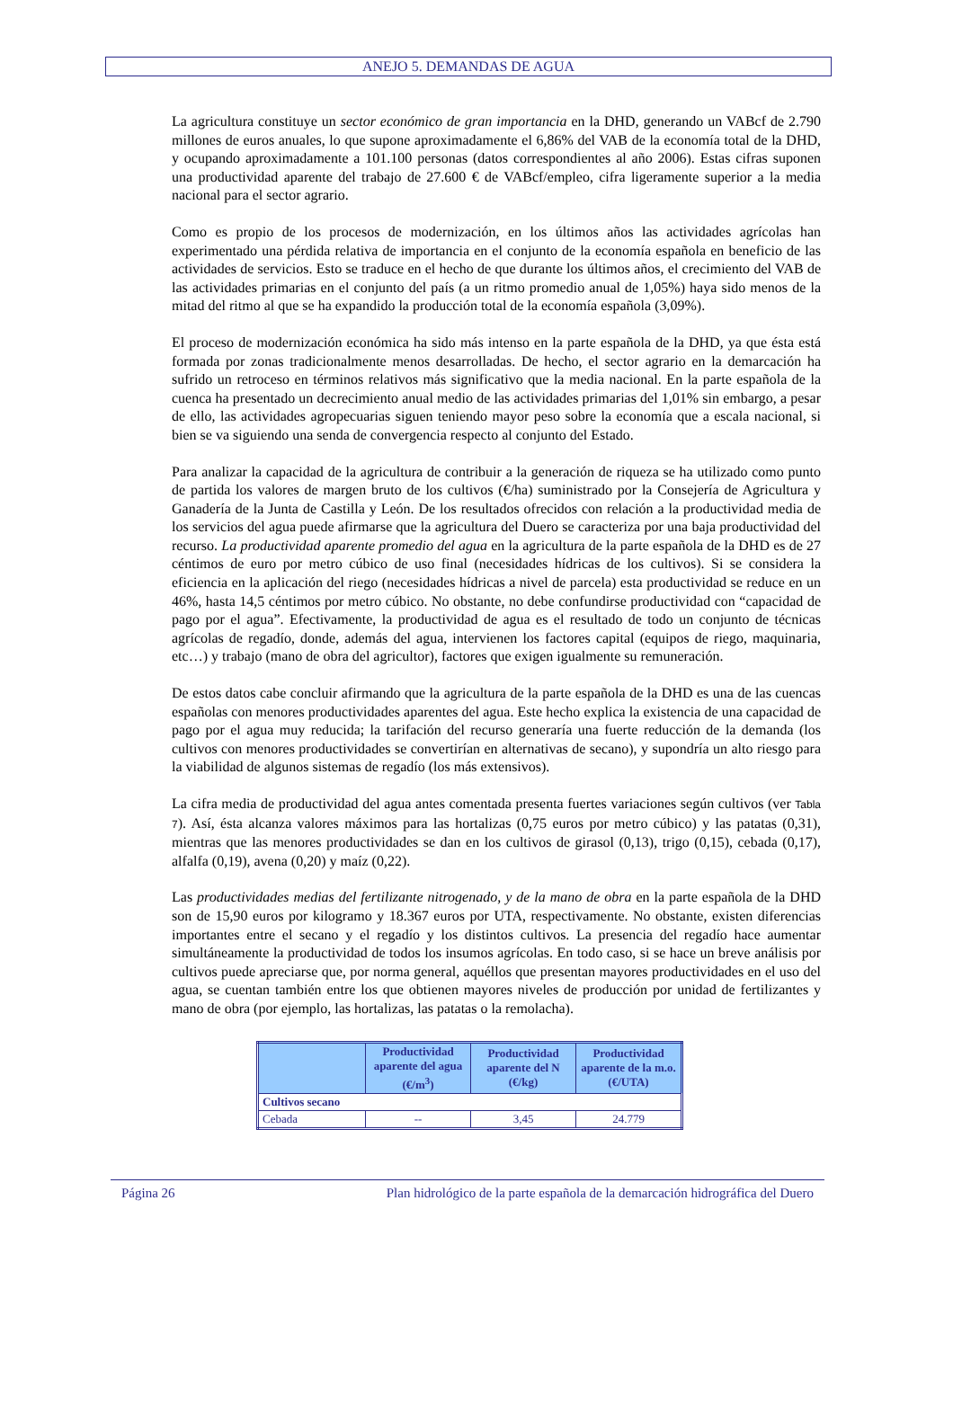ANEJO 5. DEMANDAS DE AGUA
La agricultura constituye un sector económico de gran importancia en la DHD, generando un VABcf de 2.790 millones de euros anuales, lo que supone aproximadamente el 6,86% del VAB de la economía total de la DHD, y ocupando aproximadamente a 101.100 personas (datos correspondientes al año 2006). Estas cifras suponen una productividad aparente del trabajo de 27.600 € de VABcf/empleo, cifra ligeramente superior a la media nacional para el sector agrario.
Como es propio de los procesos de modernización, en los últimos años las actividades agrícolas han experimentado una pérdida relativa de importancia en el conjunto de la economía española en beneficio de las actividades de servicios. Esto se traduce en el hecho de que durante los últimos años, el crecimiento del VAB de las actividades primarias en el conjunto del país (a un ritmo promedio anual de 1,05%) haya sido menos de la mitad del ritmo al que se ha expandido la producción total de la economía española (3,09%).
El proceso de modernización económica ha sido más intenso en la parte española de la DHD, ya que ésta está formada por zonas tradicionalmente menos desarrolladas. De hecho, el sector agrario en la demarcación ha sufrido un retroceso en términos relativos más significativo que la media nacional. En la parte española de la cuenca ha presentado un decrecimiento anual medio de las actividades primarias del 1,01% sin embargo, a pesar de ello, las actividades agropecuarias siguen teniendo mayor peso sobre la economía que a escala nacional, si bien se va siguiendo una senda de convergencia respecto al conjunto del Estado.
Para analizar la capacidad de la agricultura de contribuir a la generación de riqueza se ha utilizado como punto de partida los valores de margen bruto de los cultivos (€/ha) suministrado por la Consejería de Agricultura y Ganadería de la Junta de Castilla y León. De los resultados ofrecidos con relación a la productividad media de los servicios del agua puede afirmarse que la agricultura del Duero se caracteriza por una baja productividad del recurso. La productividad aparente promedio del agua en la agricultura de la parte española de la DHD es de 27 céntimos de euro por metro cúbico de uso final (necesidades hídricas de los cultivos). Si se considera la eficiencia en la aplicación del riego (necesidades hídricas a nivel de parcela) esta productividad se reduce en un 46%, hasta 14,5 céntimos por metro cúbico. No obstante, no debe confundirse productividad con “capacidad de pago por el agua”. Efectivamente, la productividad de agua es el resultado de todo un conjunto de técnicas agrícolas de regadío, donde, además del agua, intervienen los factores capital (equipos de riego, maquinaria, etc…) y trabajo (mano de obra del agricultor), factores que exigen igualmente su remuneración.
De estos datos cabe concluir afirmando que la agricultura de la parte española de la DHD es una de las cuencas españolas con menores productividades aparentes del agua. Este hecho explica la existencia de una capacidad de pago por el agua muy reducida; la tarifación del recurso generaría una fuerte reducción de la demanda (los cultivos con menores productividades se convertirían en alternativas de secano), y supondría un alto riesgo para la viabilidad de algunos sistemas de regadío (los más extensivos).
La cifra media de productividad del agua antes comentada presenta fuertes variaciones según cultivos (ver Tabla 7). Así, ésta alcanza valores máximos para las hortalizas (0,75 euros por metro cúbico) y las patatas (0,31), mientras que las menores productividades se dan en los cultivos de girasol (0,13), trigo (0,15), cebada (0,17), alfalfa (0,19), avena (0,20) y maíz (0,22).
Las productividades medias del fertilizante nitrogenado, y de la mano de obra en la parte española de la DHD son de 15,90 euros por kilogramo y 18.367 euros por UTA, respectivamente. No obstante, existen diferencias importantes entre el secano y el regadío y los distintos cultivos. La presencia del regadío hace aumentar simultáneamente la productividad de todos los insumos agrícolas. En todo caso, si se hace un breve análisis por cultivos puede apreciarse que, por norma general, aquéllos que presentan mayores productividades en el uso del agua, se cuentan también entre los que obtienen mayores niveles de producción por unidad de fertilizantes y mano de obra (por ejemplo, las hortalizas, las patatas o la remolacha).
| | Productividad aparente del agua (€/m<sup>3</sup>) | Productividad aparente del N (€/kg) | Productividad aparente de la m.o. (€/UTA) |
| --- | --- | --- | --- |
| Cultivos secano | | | |
| Cebada | -- | 3,45 | 24.779 |
Página 26 Plan hidrológico de la parte española de la demarcación hidrográfica del Duero